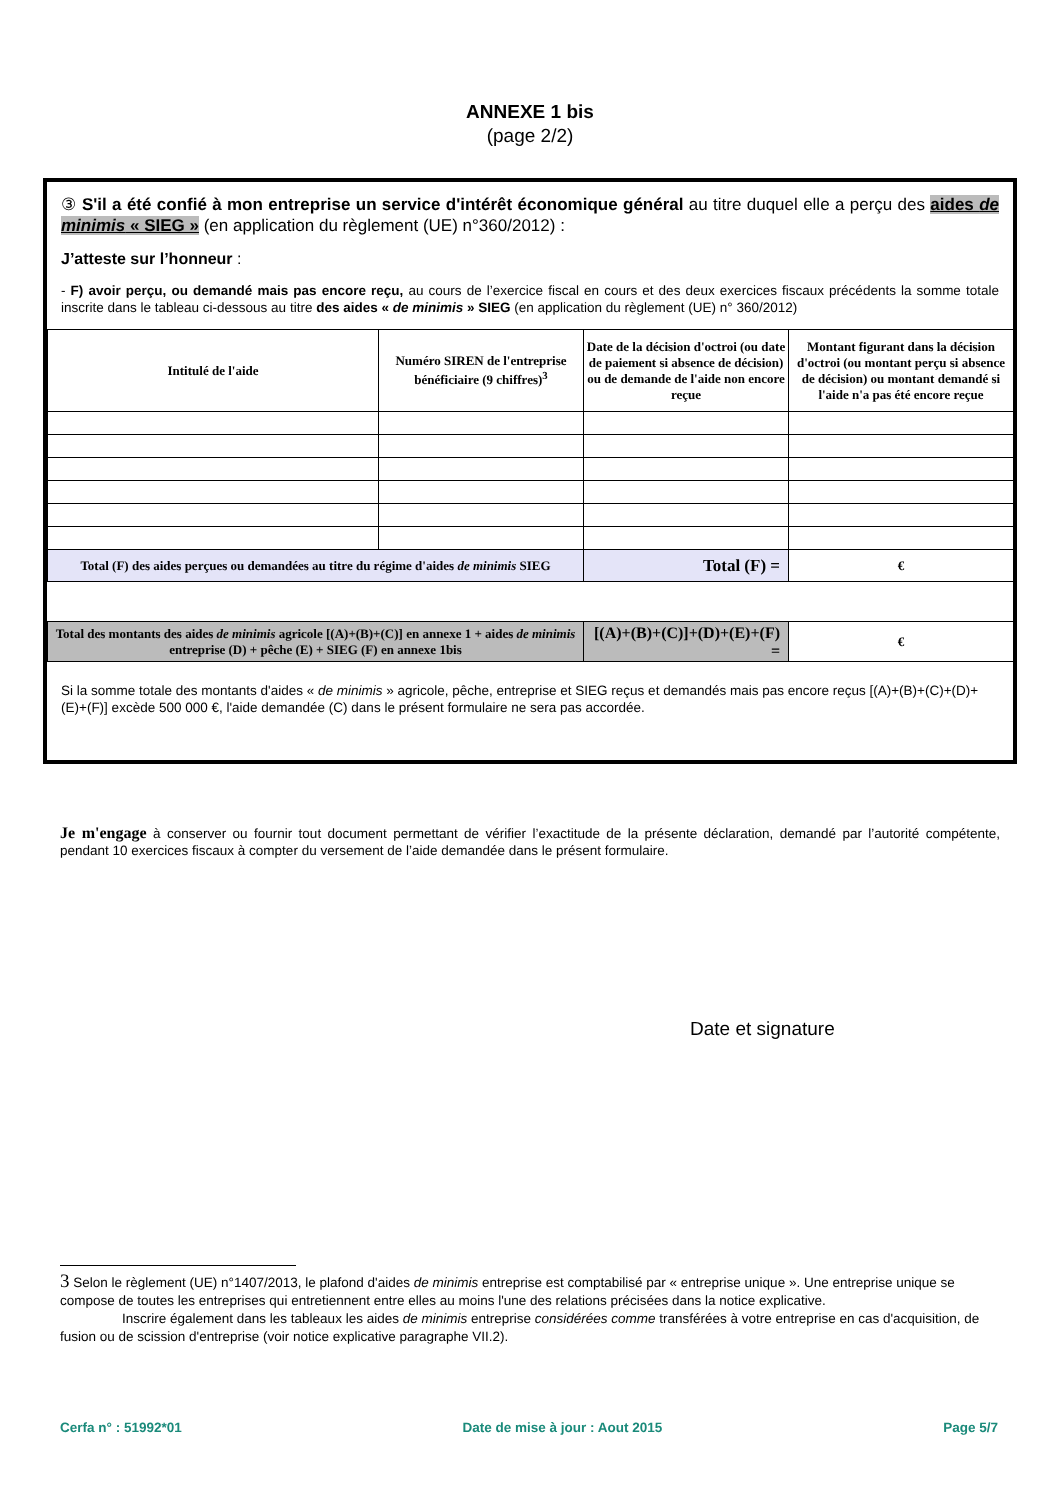ANNEXE 1 bis
(page 2/2)
③ S'il a été confié à mon entreprise un service d'intérêt économique général au titre duquel elle a perçu des aides de minimis « SIEG » (en application du règlement (UE) n°360/2012) :
J’atteste sur l’honneur :
- F) avoir perçu, ou demandé mais pas encore reçu, au cours de l’exercice fiscal en cours et des deux exercices fiscaux précédents la somme totale inscrite dans le tableau ci-dessous au titre des aides « de minimis » SIEG (en application du règlement (UE) n° 360/2012)
| Intitulé de l'aide | Numéro SIREN de l'entreprise bénéficiaire (9 chiffres)<sup>3</sup> | Date de la décision d'octroi (ou date de paiement si absence de décision) ou de demande de l'aide non encore reçue | Montant figurant dans la décision d'octroi (ou montant perçu si absence de décision) ou montant demandé si l'aide n'a pas été encore reçue |
| --- | --- | --- | --- |
| Total (F) des aides perçues ou demandées au titre du régime d'aides de minimis SIEG | | Total (F) = | € |
| Total des montants des aides de minimis agricole [(A)+(B)+(C)] en annexe 1 + aides de minimis entreprise (D) + pêche (E) + SIEG (F) en annexe 1bis | | [(A)+(B)+(C)]+(D)+(E)+(F) = | € |
Si la somme totale des montants d'aides « de minimis » agricole, pêche, entreprise et SIEG reçus et demandés mais pas encore reçus [(A)+(B)+(C)+(D)+(E)+(F)] excède 500 000 €, l'aide demandée (C) dans le présent formulaire ne sera pas accordée.
Je m'engage à conserver ou fournir tout document permettant de vérifier l’exactitude de la présente déclaration, demandé par l’autorité compétente, pendant 10 exercices fiscaux à compter du versement de l’aide demandée dans le présent formulaire.
Date et signature
3 Selon le règlement (UE) n°1407/2013, le plafond d'aides de minimis entreprise est comptabilisé par « entreprise unique ». Une entreprise unique se compose de toutes les entreprises qui entretiennent entre elles au moins l'une des relations précisées dans la notice explicative.
Inscrire également dans les tableaux les aides de minimis entreprise considérées comme transférées à votre entreprise en cas d'acquisition, de fusion ou de scission d'entreprise (voir notice explicative paragraphe VII.2).
Cerfa n° : 51992*01 Date de mise à jour : Aout 2015 Page 5/7